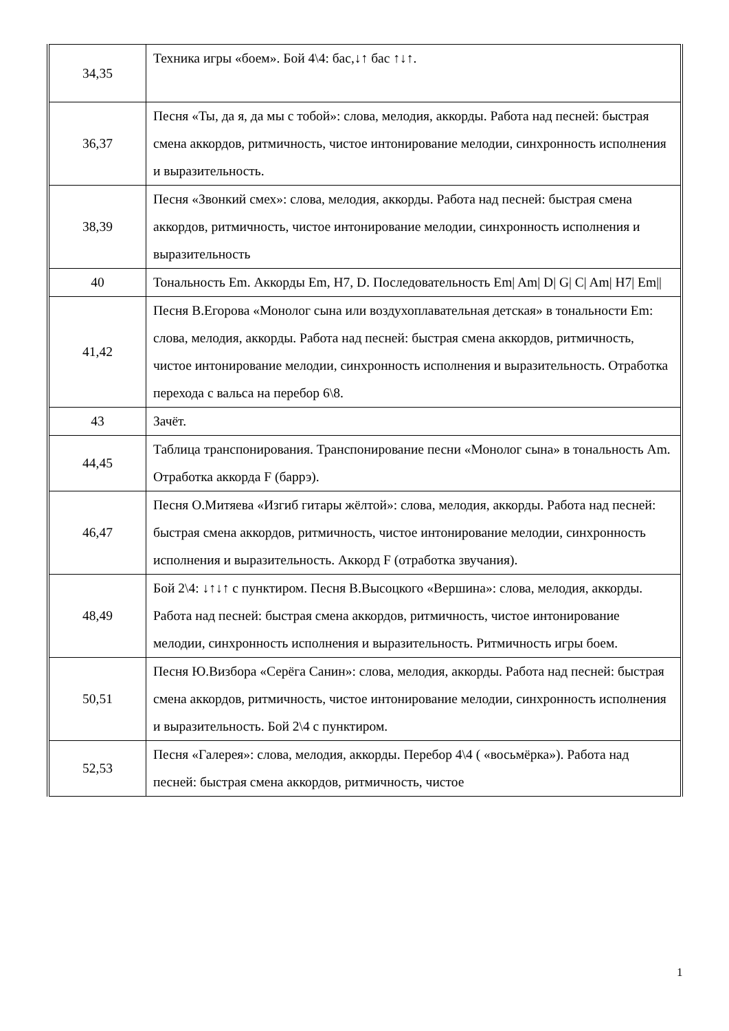| 34,35 | Техника игры «боем». Бой 4\4: бас,↓↑ бас ↑↓↑. |
| 36,37 | Песня «Ты, да я, да мы с тобой»: слова, мелодия, аккорды. Работа над песней: быстрая смена аккордов, ритмичность, чистое интонирование мелодии, синхронность исполнения и выразительность. |
| 38,39 | Песня «Звонкий смех»: слова, мелодия, аккорды. Работа над песней: быстрая смена аккордов, ритмичность, чистое интонирование мелодии, синхронность исполнения и выразительность |
| 40 | Тональность Em. Аккорды Em, H7, D. Последовательность Em/ Am/ D/ G/ C/ Am/ H7/ Em// |
| 41,42 | Песня В.Егорова «Монолог сына или воздухоплавательная детская» в тональности Em: слова, мелодия, аккорды. Работа над песней: быстрая смена аккордов, ритмичность, чистое интонирование мелодии, синхронность исполнения и выразительность. Отработка перехода с вальса на перебор 6\8. |
| 43 | Зачёт. |
| 44,45 | Таблица транспонирования. Транспонирование песни «Монолог сына» в тональность Am. Отработка аккорда F (баррэ). |
| 46,47 | Песня О.Митяева «Изгиб гитары жёлтой»: слова, мелодия, аккорды. Работа над песней: быстрая смена аккордов, ритмичность, чистое интонирование мелодии, синхронность исполнения и выразительность. Аккорд F (отработка звучания). |
| 48,49 | Бой 2\4: ↓↑↓↑ с пунктиром. Песня В.Высоцкого «Вершина»: слова, мелодия, аккорды. Работа над песней: быстрая смена аккордов, ритмичность, чистое интонирование мелодии, синхронность исполнения и выразительность. Ритмичность игры боем. |
| 50,51 | Песня Ю.Визбора «Серёга Санин»: слова, мелодия, аккорды. Работа над песней: быстрая смена аккордов, ритмичность, чистое интонирование мелодии, синхронность исполнения и выразительность. Бой 2\4 с пунктиром. |
| 52,53 | Песня «Галерея»: слова, мелодия, аккорды. Перебор 4\4 ( «восьмёрка»). Работа над песней: быстрая смена аккордов, ритмичность, чистое |
1